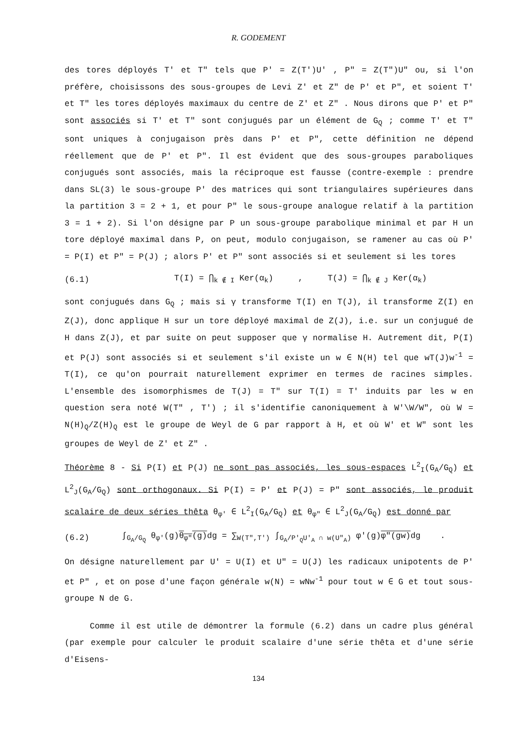R. GODEMENT
des tores déployés T' et T" tels que P' = Z(T')U' , P" = Z(T")U" ou, si l'on préfère, choisissons des sous-groupes de Levi Z' et Z" de P' et P", et soient T' et T" les tores déployés maximaux du centre de Z' et Z" . Nous dirons que P' et P" sont associés si T' et T" sont conjugués par un élément de G<sub>Q</sub> ; comme T' et T" sont uniques à conjugaison près dans P' et P", cette définition ne dépend réellement que de P' et P". Il est évident que des sous-groupes paraboliques conjugués sont associés, mais la réciproque est fausse (contre-exemple : prendre dans SL(3) le sous-groupe P' des matrices qui sont triangulaires supérieures dans la partition 3 = 2 + 1, et pour P" le sous-groupe analogue relatif à la partition 3 = 1 + 2). Si l'on désigne par P un sous-groupe parabolique minimal et par H un tore déployé maximal dans P, on peut, modulo conjugaison, se ramener au cas où P' = P(I) et P" = P(J) ; alors P' et P" sont associés si et seulement si les tores
(6.1) T(I) = ⋂<sub>k ∉ I</sub> Ker(α<sub>k</sub>) , T(J) = ⋂<sub>k ∉ J</sub> Ker(α<sub>k</sub>)
sont conjugués dans G<sub>Q</sub> ; mais si γ transforme T(I) en T(J), il transforme Z(I) en Z(J), donc applique H sur un tore déployé maximal de Z(J), i.e. sur un conjugué de H dans Z(J), et par suite on peut supposer que γ normalise H. Autrement dit, P(I) et P(J) sont associés si et seulement s'il existe un w ∈ N(H) tel que wT(J)w<sup>-1</sup> = T(I), ce qu'on pourrait naturellement exprimer en termes de racines simples. L'ensemble des isomorphismes de T(J) = T" sur T(I) = T' induits par les w en question sera noté W(T" , T') ; il s'identifie canoniquement à W'\W/W", où W = N(H)<sub>Q</sub>/Z(H)<sub>Q</sub> est le groupe de Weyl de G par rapport à H, et où W' et W" sont les groupes de Weyl de Z' et Z" .
Théorème 8 - Si P(I) et P(J) ne sont pas associés, les sous-espaces L<sup>2</sup><sub>I</sub>(G<sub>A</sub>/G<sub>Q</sub>) et L<sup>2</sup><sub>J</sub>(G<sub>A</sub>/G<sub>Q</sub>) sont orthogonaux. Si P(I) = P' et P(J) = P" sont associés, le produit scalaire de deux séries thêta θ<sub>φ'</sub> ∈ L<sup>2</sup><sub>I</sub>(G<sub>A</sub>/G<sub>Q</sub>) et θ<sub>φ"</sub> ∈ L<sup>2</sup><sub>J</sub>(G<sub>A</sub>/G<sub>Q</sub>) est donné par
(6.2) ∫<sub>G<sub>A</sub>/G<sub>Q</sub></sub> θ<sub>φ'</sub>(g)θ<sub>φ"</sub>(g) dg = ∑<sub>W(T",T')</sub> ∫<sub>G<sub>A</sub>/P'<sub>Q</sub>U'<sub>A</sub> ∩ w(U"<sub>A</sub>)</sub> φ'(g)φ"(gw) dg .
On désigne naturellement par U' = U(I) et U" = U(J) les radicaux unipotents de P' et P" , et on pose d'une façon générale w(N) = wNw<sup>-1</sup> pour tout w ∈ G et tout sous-groupe N de G.
Comme il est utile de démontrer la formule (6.2) dans un cadre plus général (par exemple pour calculer le produit scalaire d'une série thêta et d'une série d'Eisens-
134